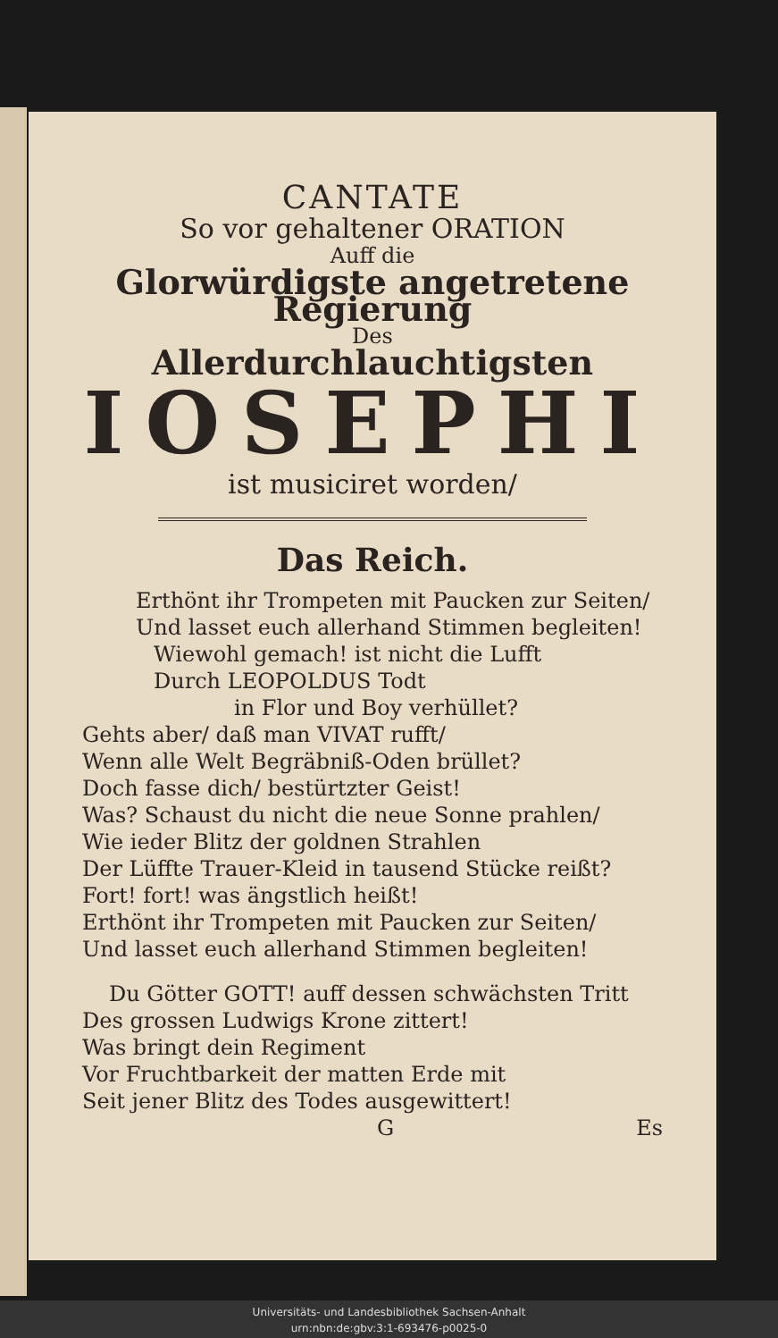CANTATE
So vor gehaltener ORATION
Auff die
Glorwürdigste angetretene Regierung
Des
Allerdurchlauchtigsten
IOSEPHI
ist musiciret worden/
Das Reich.
Erthönt ihr Trompeten mit Paucken zur Seiten/
Und lasset euch allerhand Stimmen begleiten!
Wiewohl gemach! ist nicht die Lufft
Durch LEOPOLDUS Todt
in Flor und Boy verhüllet?
Gehts aber/ daß man VIVAT rufft/
Wenn alle Welt Begräbniß-Oden brüllet?
Doch fasse dich/ bestürtzter Geist!
Was? Schaust du nicht die neue Sonne prahlen/
Wie ieder Blitz der goldnen Strahlen
Der Lüffte Trauer-Kleid in tausend Stücke reißt?
Fort! fort! was ängstlich heißt!
Erthönt ihr Trompeten mit Paucken zur Seiten/
Und lasset euch allerhand Stimmen begleiten!
Du Götter GOTT! auff dessen schwächsten Tritt
Des grossen Ludwigs Krone zittert!
Was bringt dein Regiment
Vor Fruchtbarkeit der matten Erde mit
Seit jener Blitz des Todes ausgewittert!
G Es
Universitäts- und Landesbibliothek Sachsen-Anhalt
urn:nbn:de:gbv:3:1-693476-p0025-0